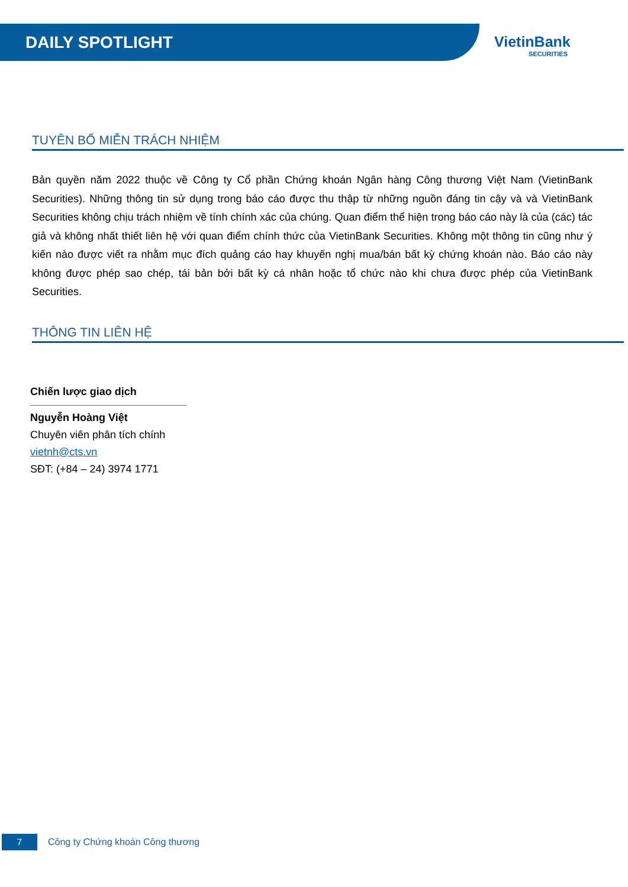DAILY SPOTLIGHT
VietinBank
SECURITIES
TUYÊN BỐ MIỄN TRÁCH NHIỆM
Bản quyền năm 2022 thuộc về Công ty Cổ phần Chứng khoán Ngân hàng Công thương Việt Nam (VietinBank Securities). Những thông tin sử dụng trong báo cáo được thu thập từ những nguồn đáng tin cậy và và VietinBank Securities không chịu trách nhiệm về tính chính xác của chúng. Quan điểm thể hiện trong báo cáo này là của (các) tác giả và không nhất thiết liên hệ với quan điểm chính thức của VietinBank Securities. Không một thông tin cũng như ý kiến nào được viết ra nhằm mục đích quảng cáo hay khuyến nghị mua/bán bất kỳ chứng khoán nào. Báo cáo này không được phép sao chép, tái bản bởi bất kỳ cá nhân hoặc tổ chức nào khi chưa được phép của VietinBank Securities.
THÔNG TIN LIÊN HỆ
Chiến lược giao dịch
Nguyễn Hoàng Việt
Chuyên viên phân tích chính
vietnh@cts.vn
SĐT: (+84 – 24) 3974 1771
7
Công ty Chứng khoán Công thương